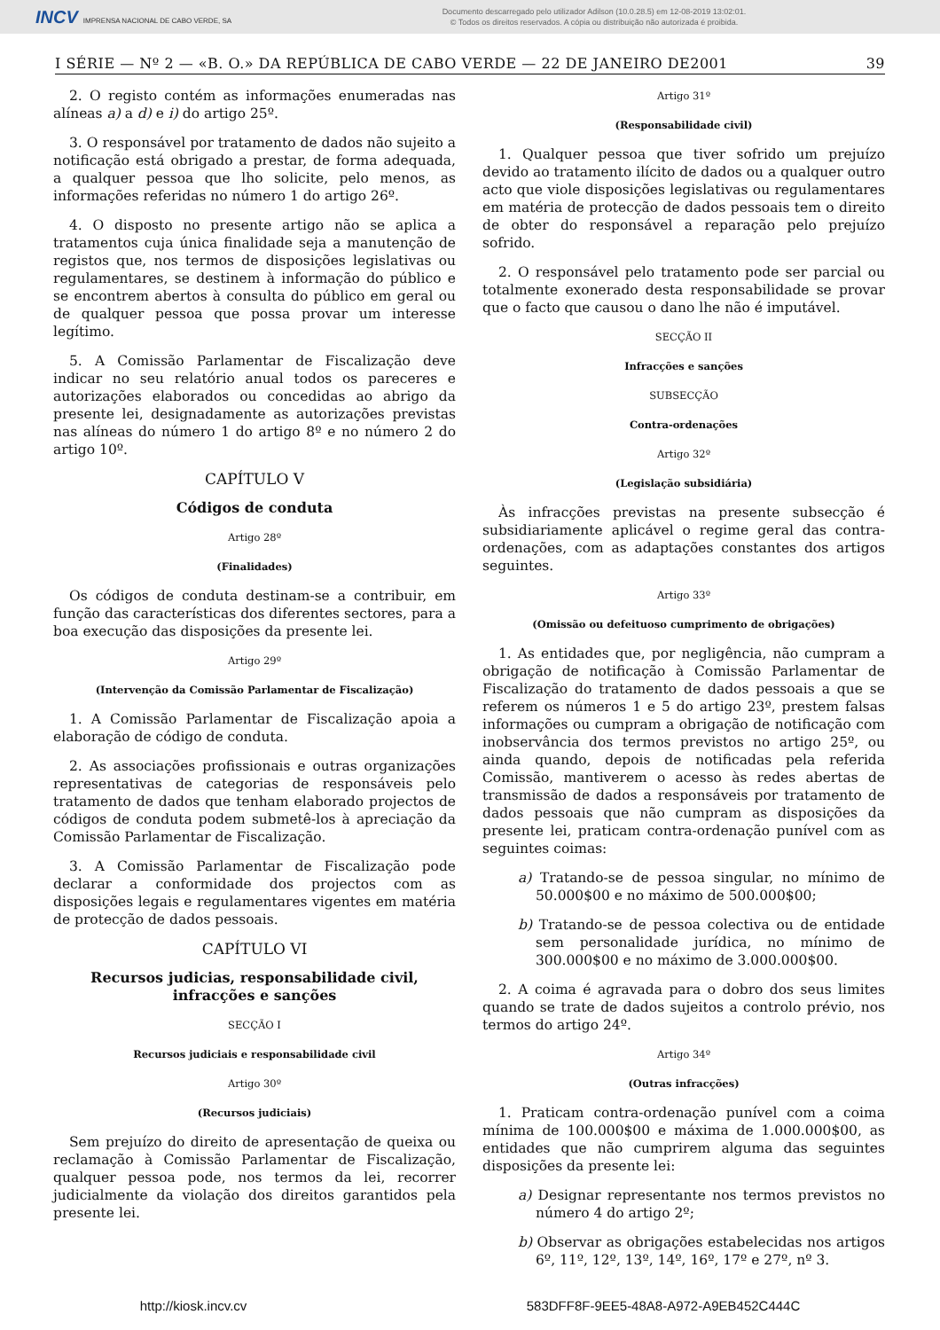INCV IMPRENSA NACIONAL DE CABO VERDE, SA
Documento descarregado pelo utilizador Adilson (10.0.28.5) em 12-08-2019 13:02:01.
© Todos os direitos reservados. A cópia ou distribuição não autorizada é proibida.
I SÉRIE — Nº 2 — «B. O.» DA REPÚBLICA DE CABO VERDE — 22 DE JANEIRO DE2001 39
2. O registo contém as informações enumeradas nas alíneas a) a d) e i) do artigo 25º.
3. O responsável por tratamento de dados não sujeito a notificação está obrigado a prestar, de forma adequada, a qualquer pessoa que lho solicite, pelo menos, as informações referidas no número 1 do artigo 26º.
4. O disposto no presente artigo não se aplica a tratamentos cuja única finalidade seja a manutenção de registos que, nos termos de disposições legislativas ou regulamentares, se destinem à informação do público e se encontrem abertos à consulta do público em geral ou de qualquer pessoa que possa provar um interesse legítimo.
5. A Comissão Parlamentar de Fiscalização deve indicar no seu relatório anual todos os pareceres e autorizações elaborados ou concedidas ao abrigo da presente lei, designadamente as autorizações previstas nas alíneas do número 1 do artigo 8º e no número 2 do artigo 10º.
CAPÍTULO V
Códigos de conduta
Artigo 28º
(Finalidades)
Os códigos de conduta destinam-se a contribuir, em função das características dos diferentes sectores, para a boa execução das disposições da presente lei.
Artigo 29º
(Intervenção da Comissão Parlamentar de Fiscalização)
1. A Comissão Parlamentar de Fiscalização apoia a elaboração de código de conduta.
2. As associações profissionais e outras organizações representativas de categorias de responsáveis pelo tratamento de dados que tenham elaborado projectos de códigos de conduta podem submetê-los à apreciação da Comissão Parlamentar de Fiscalização.
3. A Comissão Parlamentar de Fiscalização pode declarar a conformidade dos projectos com as disposições legais e regulamentares vigentes em matéria de protecção de dados pessoais.
CAPÍTULO VI
Recursos judicias, responsabilidade civil, infracções e sanções
SECÇÃO I
Recursos judiciais e responsabilidade civil
Artigo 30º
(Recursos judiciais)
Sem prejuízo do direito de apresentação de queixa ou reclamação à Comissão Parlamentar de Fiscalização, qualquer pessoa pode, nos termos da lei, recorrer judicialmente da violação dos direitos garantidos pela presente lei.
Artigo 31º
(Responsabilidade civil)
1. Qualquer pessoa que tiver sofrido um prejuízo devido ao tratamento ilícito de dados ou a qualquer outro acto que viole disposições legislativas ou regulamentares em matéria de protecção de dados pessoais tem o direito de obter do responsável a reparação pelo prejuízo sofrido.
2. O responsável pelo tratamento pode ser parcial ou totalmente exonerado desta responsabilidade se provar que o facto que causou o dano lhe não é imputável.
SECÇÃO II
Infracções e sanções
SUBSECÇÃO
Contra-ordenações
Artigo 32º
(Legislação subsidiária)
Às infracções previstas na presente subsecção é subsidiariamente aplicável o regime geral das contra-ordenações, com as adaptações constantes dos artigos seguintes.
Artigo 33º
(Omissão ou defeituoso cumprimento de obrigações)
1. As entidades que, por negligência, não cumpram a obrigação de notificação à Comissão Parlamentar de Fiscalização do tratamento de dados pessoais a que se referem os números 1 e 5 do artigo 23º, prestem falsas informações ou cumpram a obrigação de notificação com inobservância dos termos previstos no artigo 25º, ou ainda quando, depois de notificadas pela referida Comissão, mantiverem o acesso às redes abertas de transmissão de dados a responsáveis por tratamento de dados pessoais que não cumpram as disposições da presente lei, praticam contra-ordenação punível com as seguintes coimas:
a) Tratando-se de pessoa singular, no mínimo de 50.000$00 e no máximo de 500.000$00;
b) Tratando-se de pessoa colectiva ou de entidade sem personalidade jurídica, no mínimo de 300.000$00 e no máximo de 3.000.000$00.
2. A coima é agravada para o dobro dos seus limites quando se trate de dados sujeitos a controlo prévio, nos termos do artigo 24º.
Artigo 34º
(Outras infracções)
1. Praticam contra-ordenação punível com a coima mínima de 100.000$00 e máxima de 1.000.000$00, as entidades que não cumprirem alguma das seguintes disposições da presente lei:
a) Designar representante nos termos previstos no número 4 do artigo 2º;
b) Observar as obrigações estabelecidas nos artigos 6º, 11º, 12º, 13º, 14º, 16º, 17º e 27º, nº 3.
http://kiosk.incv.cv 583DFF8F-9EE5-48A8-A972-A9EB452C444C